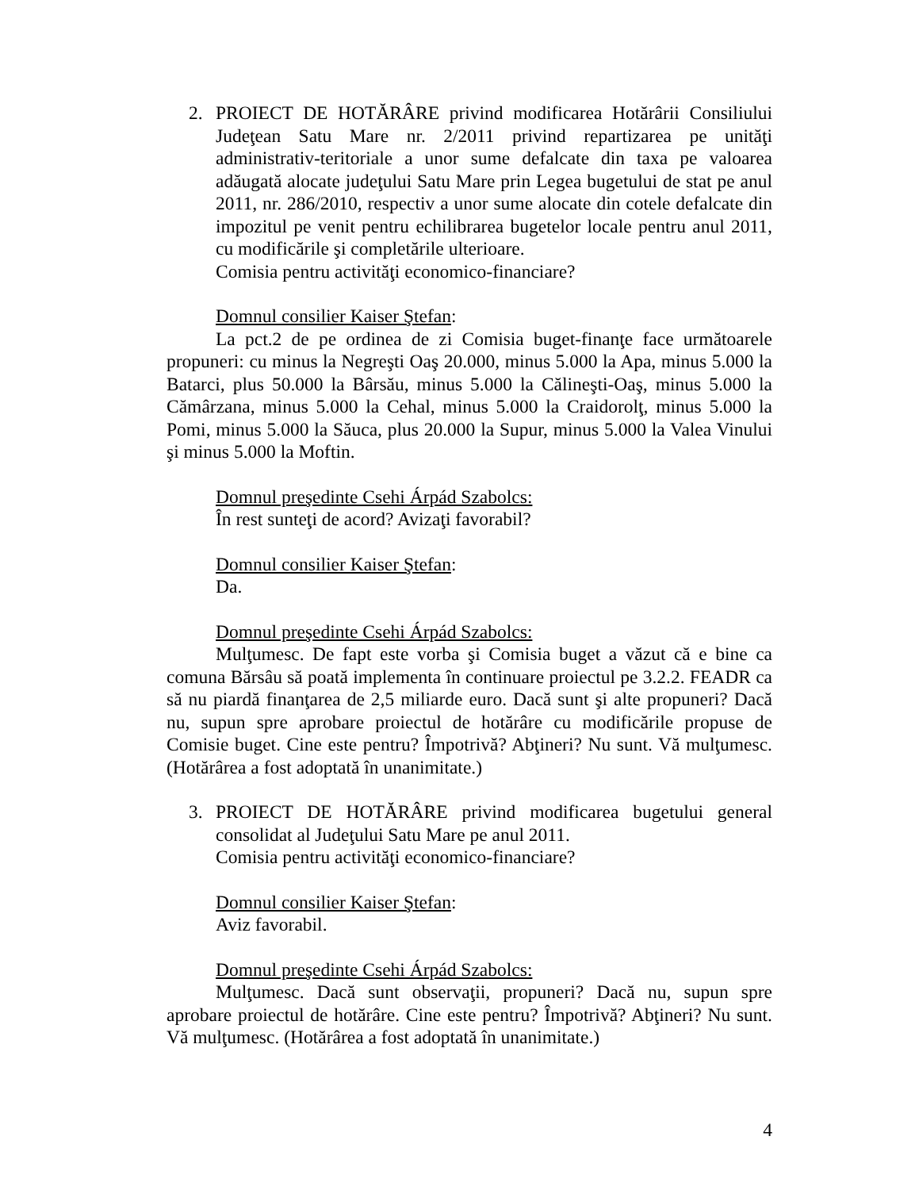2. PROIECT DE HOTĂRÂRE privind modificarea Hotărârii Consiliului Judeţean Satu Mare nr. 2/2011 privind repartizarea pe unităţi administrativ-teritoriale a unor sume defalcate din taxa pe valoarea adăugată alocate judeţului Satu Mare prin Legea bugetului de stat pe anul 2011, nr. 286/2010, respectiv a unor sume alocate din cotele defalcate din impozitul pe venit pentru echilibrarea bugetelor locale pentru anul 2011, cu modificările şi completările ulterioare.
Comisia pentru activităţi economico-financiare?
Domnul consilier Kaiser Ştefan:
La pct.2 de pe ordinea de zi Comisia buget-finanţe face următoarele propuneri: cu minus la Negreşti Oaş 20.000, minus 5.000 la Apa, minus 5.000 la Batarci, plus 50.000 la Bârsău, minus 5.000 la Călineşti-Oaş, minus 5.000 la Cămârzana, minus 5.000 la Cehal, minus 5.000 la Craidorolţ, minus 5.000 la Pomi, minus 5.000 la Săuca, plus 20.000 la Supur, minus 5.000 la Valea Vinului şi minus 5.000 la Moftin.
Domnul preşedinte Csehi Árpád Szabolcs:
În rest sunteţi de acord? Avizaţi favorabil?
Domnul consilier Kaiser Ştefan:
Da.
Domnul preşedinte Csehi Árpád Szabolcs:
Mulţumesc. De fapt este vorba şi Comisia buget a văzut că e bine ca comuna Bărsâu să poată implementa în continuare proiectul pe 3.2.2. FEADR ca să nu piardă finanţarea de 2,5 miliarde euro. Dacă sunt şi alte propuneri? Dacă nu, supun spre aprobare proiectul de hotărâre cu modificările propuse de Comisie buget. Cine este pentru? Împotrivă? Abţineri? Nu sunt. Vă mulţumesc.(Hotărârea a fost adoptată în unanimitate.)
3. PROIECT DE HOTĂRÂRE privind modificarea bugetului general consolidat al Judeţului Satu Mare pe anul 2011.
Comisia pentru activităţi economico-financiare?
Domnul consilier Kaiser Ştefan:
Aviz favorabil.
Domnul preşedinte Csehi Árpád Szabolcs:
Mulţumesc. Dacă sunt observaţii, propuneri? Dacă nu, supun spre aprobare proiectul de hotărâre. Cine este pentru? Împotrivă? Abţineri? Nu sunt. Vă mulţumesc. (Hotărârea a fost adoptată în unanimitate.)
4